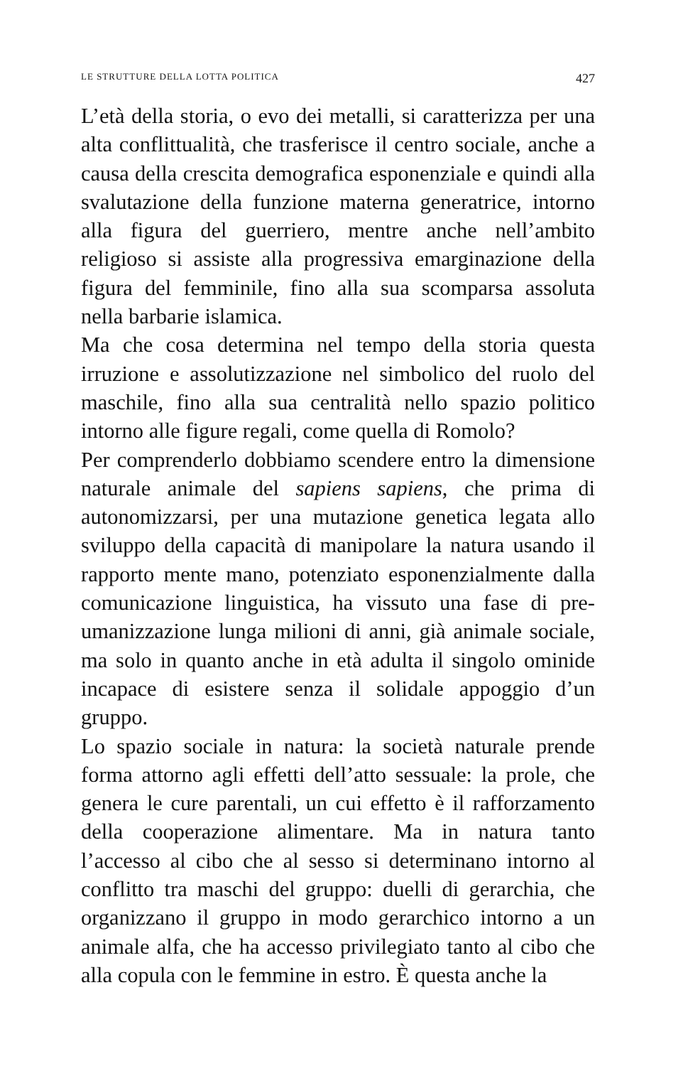LE STRUTTURE DELLA LOTTA POLITICA 427
L’età della storia, o evo dei metalli, si caratterizza per una alta conflittualità, che trasferisce il centro sociale, anche a causa della crescita demografica esponenziale e quindi alla svalutazione della funzione materna generatrice, intorno alla figura del guerriero, mentre anche nell’ambito religioso si assiste alla progressiva emarginazione della figura del femminile, fino alla sua scomparsa assoluta nella barbarie islamica.
Ma che cosa determina nel tempo della storia questa irruzione e assolutizzazione nel simbolico del ruolo del maschile, fino alla sua centralità nello spazio politico intorno alle figure regali, come quella di Romolo?
Per comprenderlo dobbiamo scendere entro la dimensione naturale animale del sapiens sapiens, che prima di autonomizzarsi, per una mutazione genetica legata allo sviluppo della capacità di manipolare la natura usando il rapporto mente mano, potenziato esponenzialmente dalla comunicazione linguistica, ha vissuto una fase di pre-umanizzazione lunga milioni di anni, già animale sociale, ma solo in quanto anche in età adulta il singolo ominide incapace di esistere senza il solidale appoggio d’un gruppo.
Lo spazio sociale in natura: la società naturale prende forma attorno agli effetti dell’atto sessuale: la prole, che genera le cure parentali, un cui effetto è il rafforzamento della cooperazione alimentare. Ma in natura tanto l’accesso al cibo che al sesso si determinano intorno al conflitto tra maschi del gruppo: duelli di gerarchia, che organizzano il gruppo in modo gerarchico intorno a un animale alfa, che ha accesso privilegiato tanto al cibo che alla copula con le femmine in estro. È questa anche la